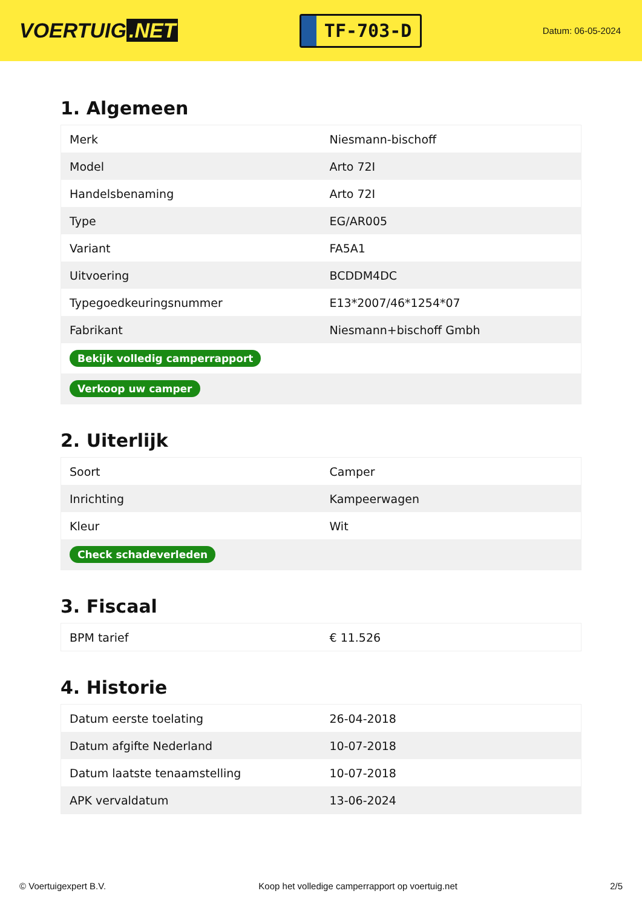VOERTUIG.NET
TF-703-D
Datum: 06-05-2024
1. Algemeen
| Merk | Niesmann-bischoff |
| Model | Arto 72I |
| Handelsbenaming | Arto 72I |
| Type | EG/AR005 |
| Variant | FA5A1 |
| Uitvoering | BCDDM4DC |
| Typegoedkeuringsnummer | E13*2007/46*1254*07 |
| Fabrikant | Niesmann+bischoff Gmbh |
| Bekijk volledig camperrapport | |
| Verkoop uw camper | |
2. Uiterlijk
| Soort | Camper |
| Inrichting | Kampeerwagen |
| Kleur | Wit |
| Check schadeverleden | |
3. Fiscaal
| BPM tarief | € 11.526 |
4. Historie
| Datum eerste toelating | 26-04-2018 |
| Datum afgifte Nederland | 10-07-2018 |
| Datum laatste tenaamstelling | 10-07-2018 |
| APK vervaldatum | 13-06-2024 |
© Voertuigexpert B.V. Koop het volledige camperrapport op voertuig.net 2/5